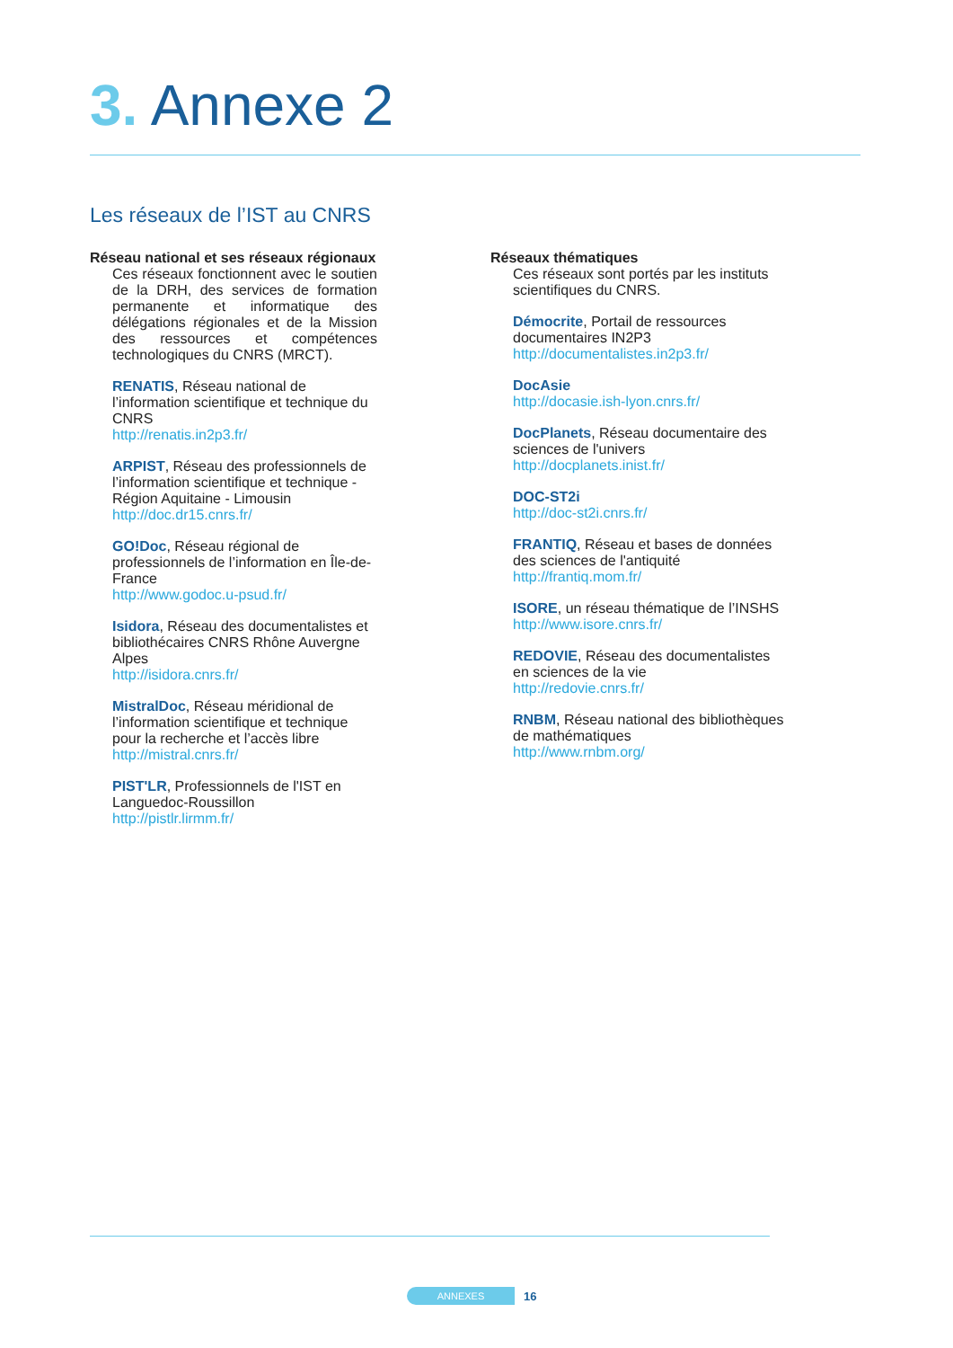3. Annexe 2
Les réseaux de l’IST au CNRS
Réseau national et ses réseaux régionaux
Ces réseaux fonctionnent avec le soutien de la DRH, des services de formation permanente et informatique des délégations régionales et de la Mission des ressources et compétences technologiques du CNRS (MRCT).
RENATIS, Réseau national de l’information scientifique et technique du CNRS
http://renatis.in2p3.fr/
ARPIST, Réseau des professionnels de l’information scientifique et technique - Région Aquitaine - Limousin
http://doc.dr15.cnrs.fr/
GO!Doc, Réseau régional de professionnels de l’information en Île-de-France
http://www.godoc.u-psud.fr/
Isidora, Réseau des documentalistes et bibliothécaires CNRS Rhône Auvergne Alpes
http://isidora.cnrs.fr/
MistralDoc, Réseau méridional de l’information scientifique et technique pour la recherche et l’accès libre
http://mistral.cnrs.fr/
PIST'LR, Professionnels de l'IST en Languedoc-Roussillon
http://pistlr.lirmm.fr/
Réseaux thématiques
Ces réseaux sont portés par les instituts scientifiques du CNRS.
Démocrite, Portail de ressources documentaires IN2P3
http://documentalistes.in2p3.fr/
DocAsie
http://docasie.ish-lyon.cnrs.fr/
DocPlanets, Réseau documentaire des sciences de l'univers
http://docplanets.inist.fr/
DOC-ST2i
http://doc-st2i.cnrs.fr/
FRANTIQ, Réseau et bases de données des sciences de l'antiquité
http://frantiq.mom.fr/
ISORE, un réseau thématique de l’INSHS
http://www.isore.cnrs.fr/
REDOVIE, Réseau des documentalistes en sciences de la vie
http://redovie.cnrs.fr/
RNBM, Réseau national des bibliothèques de mathématiques
http://www.rnbm.org/
ANNEXES
16